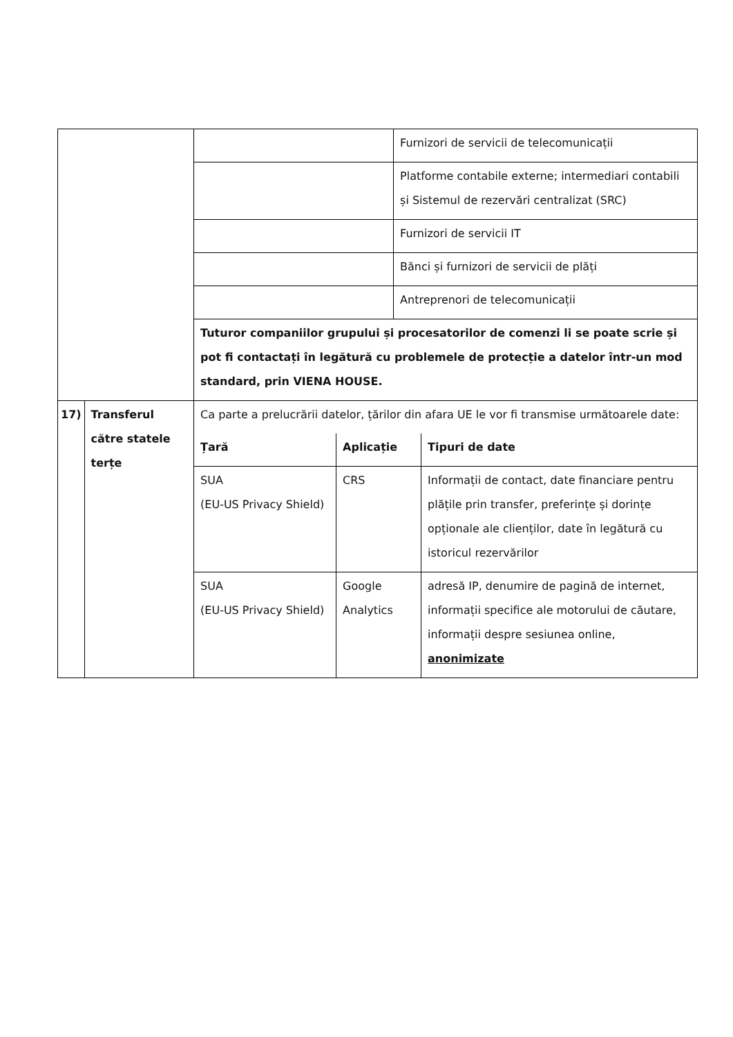| | | | Furnizori de servicii de telecomunicații |
| | | | Platforme contabile externe; intermediari contabili și Sistemul de rezervări centralizat (SRC) |
| | | | Furnizori de servicii IT |
| | | | Bănci și furnizori de servicii de plăți |
| | | | Antreprenori de telecomunicații |
| | | Tuturor companiilor grupului și procesatorilor de comenzi li se poate scrie și pot fi contactați în legătură cu problemele de protecție a datelor într-un mod standard, prin VIENA HOUSE. | |
| 17) | Transferul către statele terțe | Ca parte a prelucrării datelor, țărilor din afara UE le vor fi transmise următoarele date: / Țară / Aplicație / Tipuri de date / / --- / --- / --- / / SUA (EU-US Privacy Shield) / CRS / Informații de contact, date financiare pentru plățile prin transfer, preferințe și dorințe opționale ale clienților, date în legătură cu istoricul rezervărilor / / SUA (EU-US Privacy Shield) / Google Analytics / adresă IP, denumire de pagină de internet, informații specifice ale motorului de căutare, informații despre sesiunea online, anonimizate / | |